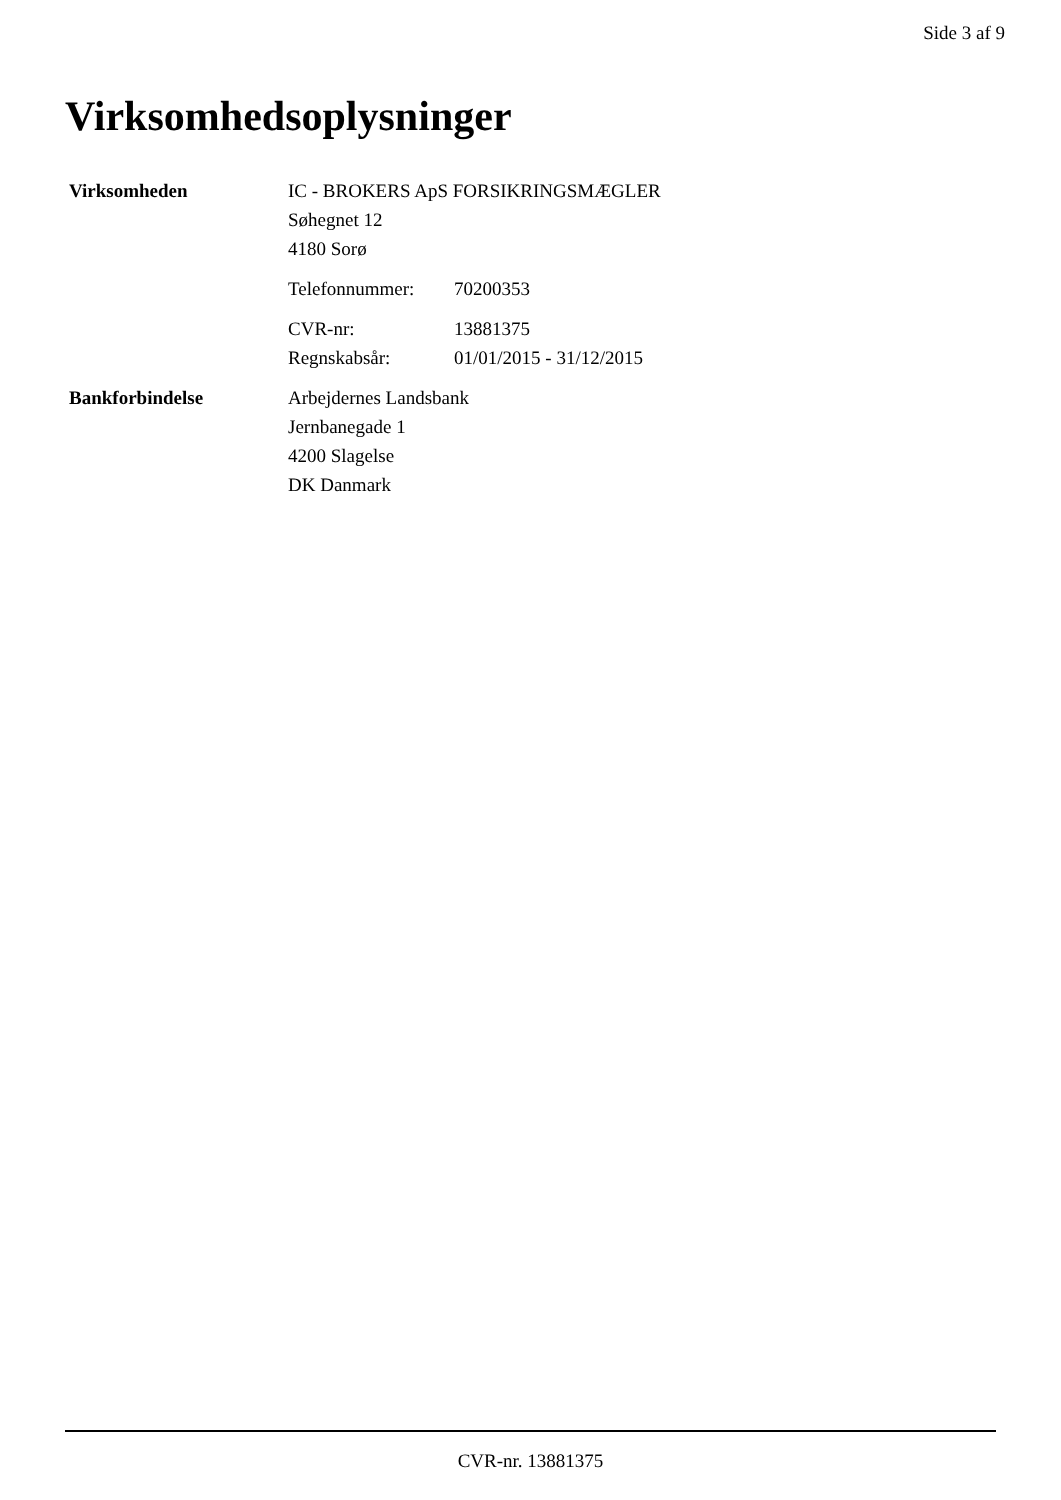Side 3 af 9
Virksomhedsoplysninger
Virksomheden IC - BROKERS ApS FORSIKRINGSMÆGLER
Søhegnet 12
4180 Sorø
Telefonnummer: 70200353
CVR-nr: 13881375
Regnskabsår: 01/01/2015 - 31/12/2015
Bankforbindelse Arbejdernes Landsbank
Jernbanegade 1
4200 Slagelse
DK Danmark
CVR-nr. 13881375